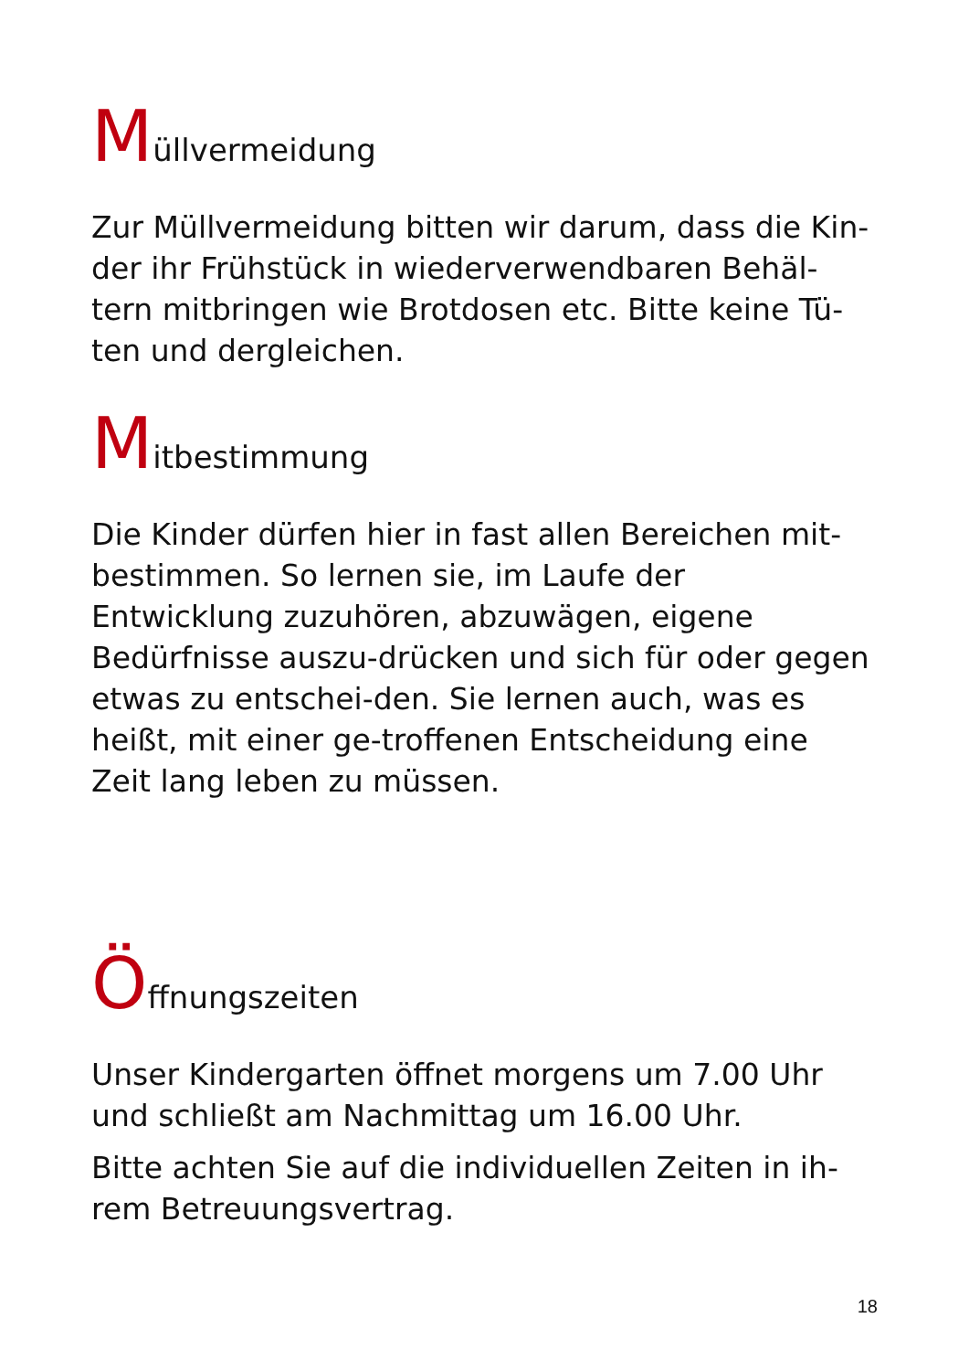Müllvermeidung
Zur Müllvermeidung bitten wir darum, dass die Kin-der ihr Frühstück in wiederverwendbaren Behäl-tern mitbringen wie Brotdosen etc. Bitte keine Tü-ten und dergleichen.
Mitbestimmung
Die Kinder dürfen hier in fast allen Bereichen mit-bestimmen. So lernen sie, im Laufe der Entwicklung zuzuhören, abzuwägen, eigene Bedürfnisse auszu-drücken und sich für oder gegen etwas zu entschei-den. Sie lernen auch, was es heißt, mit einer ge-troffenen Entscheidung eine Zeit lang leben zu müssen.
Öffnungszeiten
Unser Kindergarten öffnet morgens um 7.00 Uhr und schließt am Nachmittag um 16.00 Uhr.
Bitte achten Sie auf die individuellen Zeiten in ih-rem Betreuungsvertrag.
18